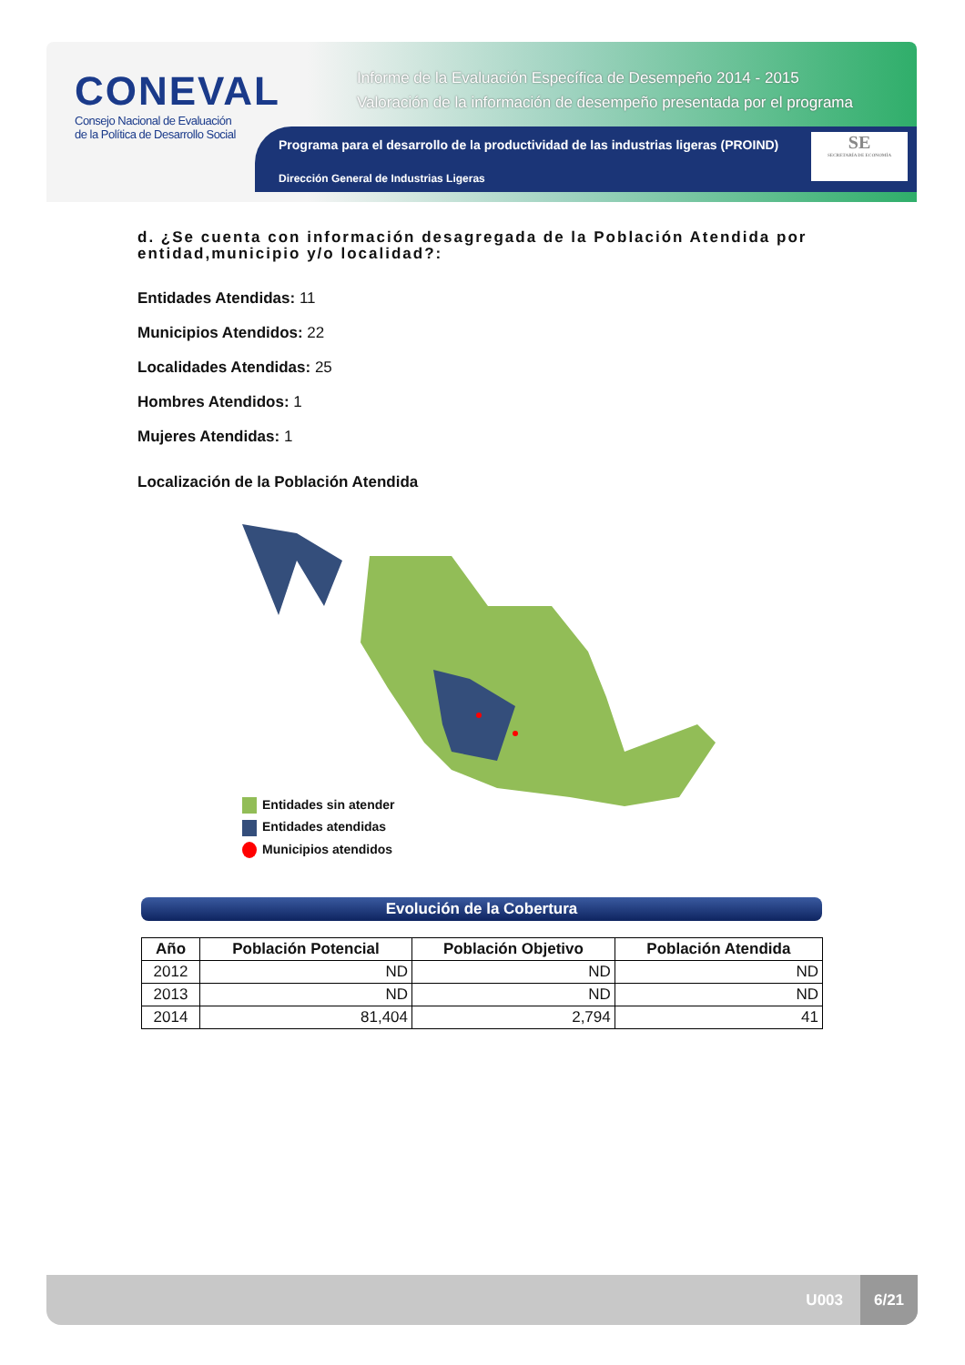CONEVAL
Consejo Nacional de Evaluación
de la Política de Desarrollo Social
Informe de la Evaluación Específica de Desempeño 2014 - 2015
Valoración de la información de desempeño presentada por el programa
Programa para el desarrollo de la productividad de las industrias ligeras (PROIND)
Dirección General de Industrias Ligeras
SE
SECRETARÍA DE ECONOMÍA
d. ¿Se cuenta con información desagregada de la Población Atendida por entidad,municipio y/o localidad?:
Entidades Atendidas: 11
Municipios Atendidos: 22
Localidades Atendidas: 25
Hombres Atendidos: 1
Mujeres Atendidas: 1
Localización de la Población Atendida
Entidades sin atender
Entidades atendidas
Municipios atendidos
Evolución de la Cobertura
| Año | Población Potencial | Población Objetivo | Población Atendida |
| --- | --- | --- | --- |
| 2012 | ND | ND | ND |
| 2013 | ND | ND | ND |
| 2014 | 81,404 | 2,794 | 41 |
U003
6/21